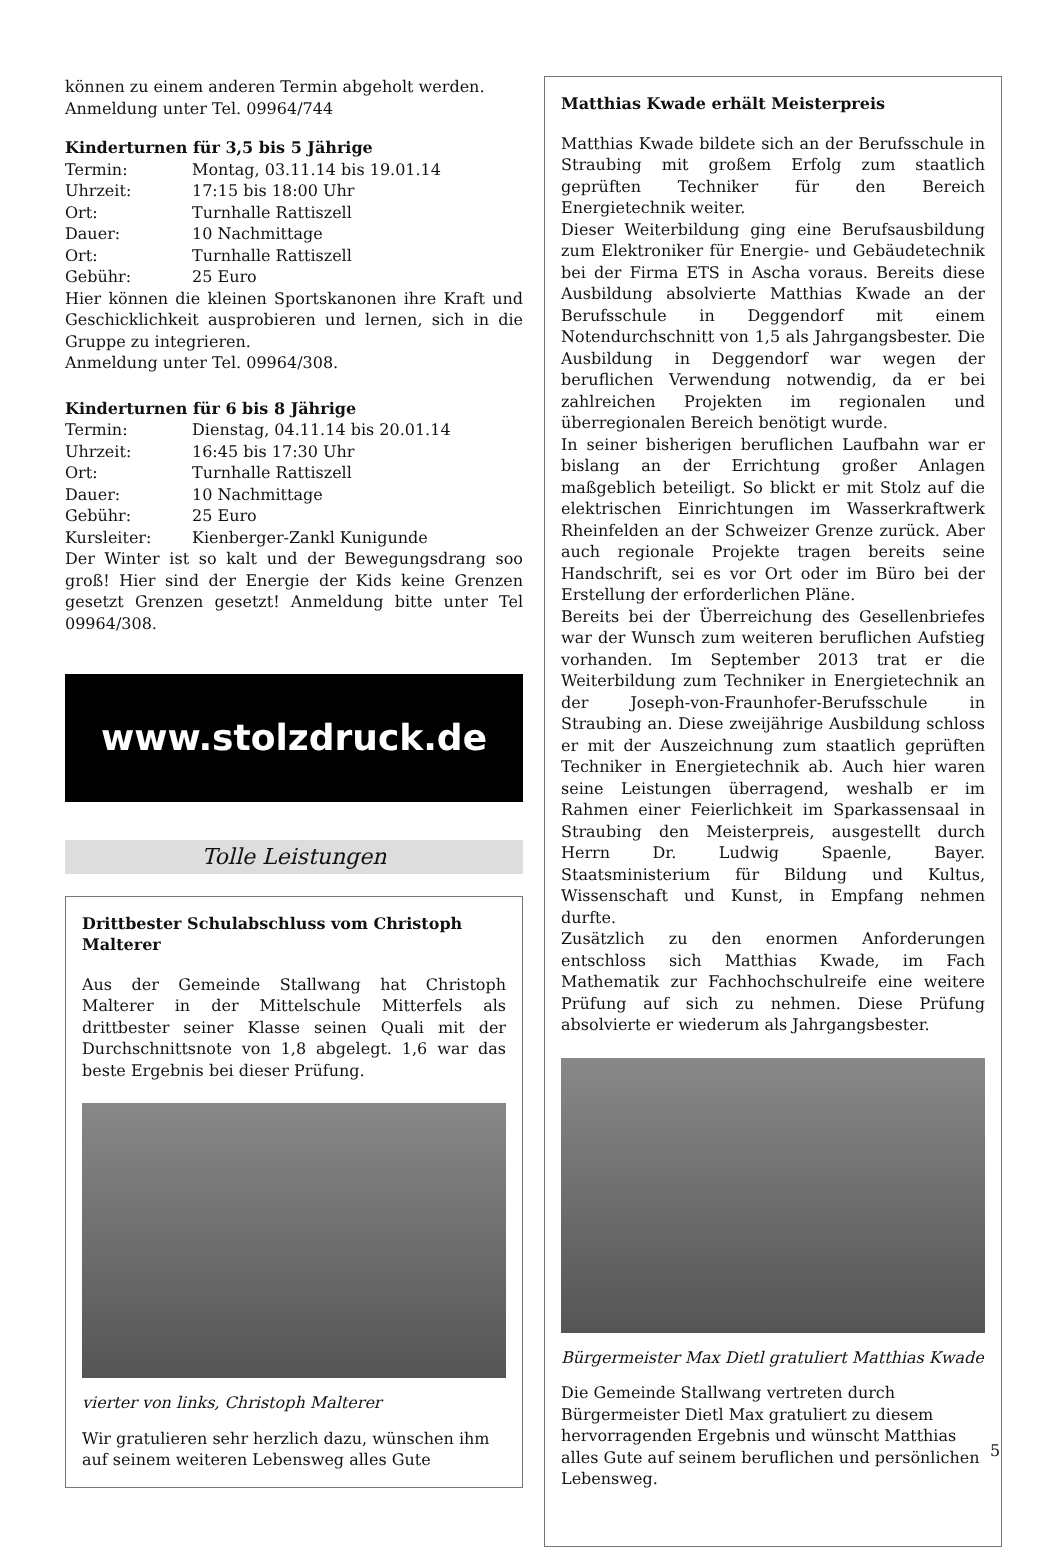können zu einem anderen Termin abgeholt werden.
Anmeldung unter Tel. 09964/744
Kinderturnen für 3,5 bis 5 Jährige
Termin: Montag, 03.11.14 bis 19.01.14
Uhrzeit: 17:15 bis 18:00 Uhr
Ort: Turnhalle Rattiszell
Dauer: 10 Nachmittage
Ort: Turnhalle Rattiszell
Gebühr: 25 Euro
Hier können die kleinen Sportskanonen ihre Kraft und Geschicklichkeit ausprobieren und lernen, sich in die Gruppe zu integrieren.
Anmeldung unter Tel. 09964/308.
Kinderturnen für 6 bis 8 Jährige
Termin: Dienstag, 04.11.14 bis 20.01.14
Uhrzeit: 16:45 bis 17:30 Uhr
Ort: Turnhalle Rattiszell
Dauer: 10 Nachmittage
Gebühr: 25 Euro
Kursleiter: Kienberger-Zankl Kunigunde
Der Winter ist so kalt und der Bewegungsdrang soo groß! Hier sind der Energie der Kids keine Grenzen gesetzt Grenzen gesetzt! Anmeldung bitte unter Tel 09964/308.
www.stolzdruck.de
Tolle Leistungen
Drittbester Schulabschluss vom Christoph Malterer
Aus der Gemeinde Stallwang hat Christoph Malterer in der Mittelschule Mitterfels als drittbester seiner Klasse seinen Quali mit der Durchschnittsnote von 1,8 abgelegt. 1,6 war das beste Ergebnis bei dieser Prüfung.
vierter von links, Christoph Malterer
Wir gratulieren sehr herzlich dazu, wünschen ihm auf seinem weiteren Lebensweg alles Gute
Matthias Kwade erhält Meisterpreis
Matthias Kwade bildete sich an der Berufsschule in Straubing mit großem Erfolg zum staatlich geprüften Techniker für den Bereich Energietechnik weiter.
Dieser Weiterbildung ging eine Berufsausbildung zum Elektroniker für Energie- und Gebäudetechnik bei der Firma ETS in Ascha voraus. Bereits diese Ausbildung absolvierte Matthias Kwade an der Berufsschule in Deggendorf mit einem Notendurchschnitt von 1,5 als Jahrgangsbester. Die Ausbildung in Deggendorf war wegen der beruflichen Verwendung notwendig, da er bei zahlreichen Projekten im regionalen und überregionalen Bereich benötigt wurde.
In seiner bisherigen beruflichen Laufbahn war er bislang an der Errichtung großer Anlagen maßgeblich beteiligt. So blickt er mit Stolz auf die elektrischen Einrichtungen im Wasserkraftwerk Rheinfelden an der Schweizer Grenze zurück. Aber auch regionale Projekte tragen bereits seine Handschrift, sei es vor Ort oder im Büro bei der Erstellung der erforderlichen Pläne.
Bereits bei der Überreichung des Gesellenbriefes war der Wunsch zum weiteren beruflichen Aufstieg vorhanden. Im September 2013 trat er die Weiterbildung zum Techniker in Energietechnik an der Joseph-von-Fraunhofer-Berufsschule in Straubing an. Diese zweijährige Ausbildung schloss er mit der Auszeichnung zum staatlich geprüften Techniker in Energietechnik ab. Auch hier waren seine Leistungen überragend, weshalb er im Rahmen einer Feierlichkeit im Sparkassensaal in Straubing den Meisterpreis, ausgestellt durch Herrn Dr. Ludwig Spaenle, Bayer. Staatsministerium für Bildung und Kultus, Wissenschaft und Kunst, in Empfang nehmen durfte.
Zusätzlich zu den enormen Anforderungen entschloss sich Matthias Kwade, im Fach Mathematik zur Fachhochschulreife eine weitere Prüfung auf sich zu nehmen. Diese Prüfung absolvierte er wiederum als Jahrgangsbester.
Bürgermeister Max Dietl gratuliert Matthias Kwade
Die Gemeinde Stallwang vertreten durch Bürgermeister Dietl Max gratuliert zu diesem hervorragenden Ergebnis und wünscht Matthias alles Gute auf seinem beruflichen und persönlichen Lebensweg.
5